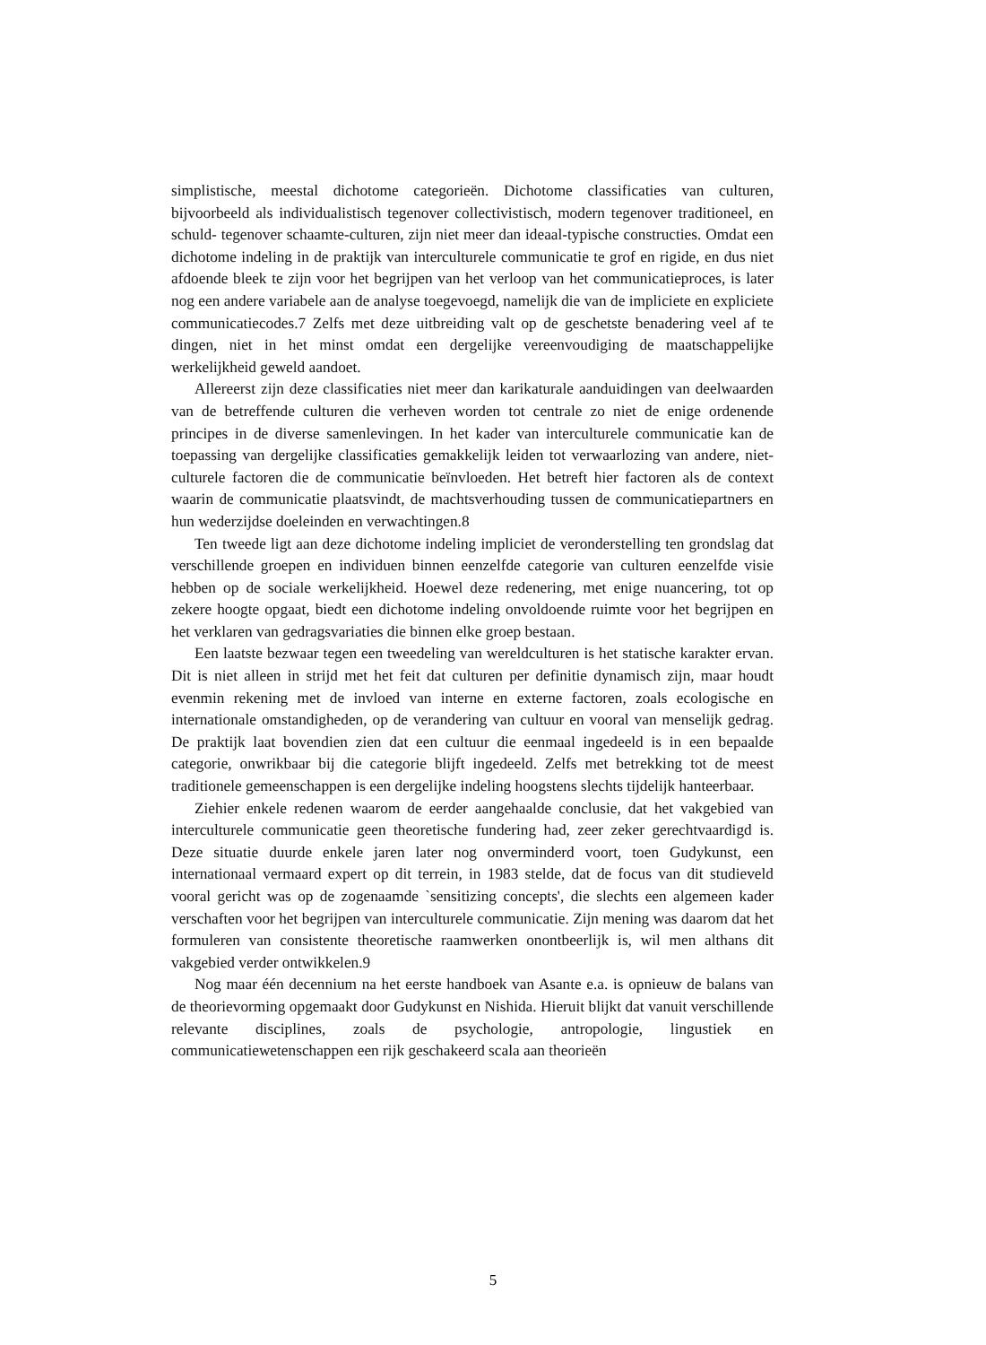simplistische, meestal dichotome categorieën. Dichotome classificaties van culturen, bijvoorbeeld als individualistisch tegenover collectivistisch, modern tegenover traditioneel, en schuld- tegenover schaamte-culturen, zijn niet meer dan ideaal-typische constructies. Omdat een dichotome indeling in de praktijk van interculturele communicatie te grof en rigide, en dus niet afdoende bleek te zijn voor het begrijpen van het verloop van het communicatieproces, is later nog een andere variabele aan de analyse toegevoegd, namelijk die van de impliciete en expliciete communicatiecodes.7 Zelfs met deze uitbreiding valt op de geschetste benadering veel af te dingen, niet in het minst omdat een dergelijke vereenvoudiging de maatschappelijke werkelijkheid geweld aandoet.
Allereerst zijn deze classificaties niet meer dan karikaturale aanduidingen van deelwaarden van de betreffende culturen die verheven worden tot centrale zo niet de enige ordenende principes in de diverse samenlevingen. In het kader van interculturele communicatie kan de toepassing van dergelijke classificaties gemakkelijk leiden tot verwaarlozing van andere, niet-culturele factoren die de communicatie beïnvloeden. Het betreft hier factoren als de context waarin de communicatie plaatsvindt, de machtsverhouding tussen de communicatiepartners en hun wederzijdse doeleinden en verwachtingen.8
Ten tweede ligt aan deze dichotome indeling impliciet de veronderstelling ten grondslag dat verschillende groepen en individuen binnen eenzelfde categorie van culturen eenzelfde visie hebben op de sociale werkelijkheid. Hoewel deze redenering, met enige nuancering, tot op zekere hoogte opgaat, biedt een dichotome indeling onvoldoende ruimte voor het begrijpen en het verklaren van gedragsvariaties die binnen elke groep bestaan.
Een laatste bezwaar tegen een tweedeling van wereldculturen is het statische karakter ervan. Dit is niet alleen in strijd met het feit dat culturen per definitie dynamisch zijn, maar houdt evenmin rekening met de invloed van interne en externe factoren, zoals ecologische en internationale omstandigheden, op de verandering van cultuur en vooral van menselijk gedrag. De praktijk laat bovendien zien dat een cultuur die eenmaal ingedeeld is in een bepaalde categorie, onwrikbaar bij die categorie blijft ingedeeld. Zelfs met betrekking tot de meest traditionele gemeenschappen is een dergelijke indeling hoogstens slechts tijdelijk hanteerbaar.
Ziehier enkele redenen waarom de eerder aangehaalde conclusie, dat het vakgebied van interculturele communicatie geen theoretische fundering had, zeer zeker gerechtvaardigd is. Deze situatie duurde enkele jaren later nog onverminderd voort, toen Gudykunst, een internationaal vermaard expert op dit terrein, in 1983 stelde, dat de focus van dit studieveld vooral gericht was op de zogenaamde `sensitizing concepts', die slechts een algemeen kader verschaften voor het begrijpen van interculturele communicatie. Zijn mening was daarom dat het formuleren van consistente theoretische raamwerken onontbeerlijk is, wil men althans dit vakgebied verder ontwikkelen.9
Nog maar één decennium na het eerste handboek van Asante e.a. is opnieuw de balans van de theorievorming opgemaakt door Gudykunst en Nishida. Hieruit blijkt dat vanuit verschillende relevante disciplines, zoals de psychologie, antropologie, lingustiek en communicatiewetenschappen een rijk geschakeerd scala aan theorieën
5